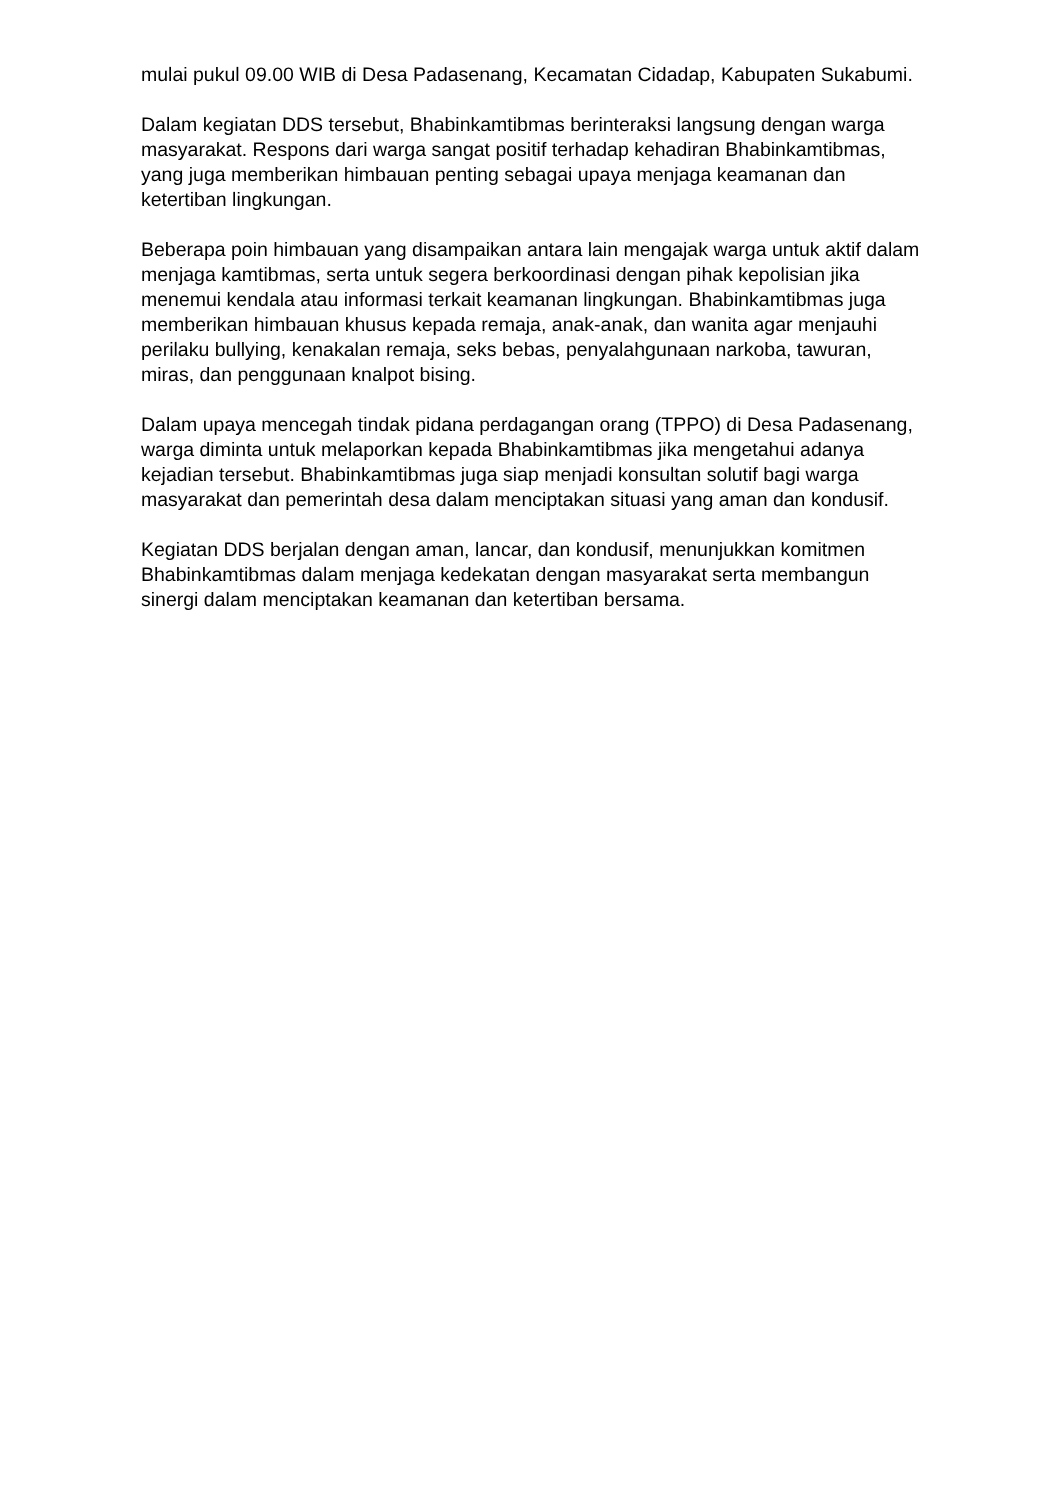mulai pukul 09.00 WIB di Desa Padasenang, Kecamatan Cidadap, Kabupaten Sukabumi.
Dalam kegiatan DDS tersebut, Bhabinkamtibmas berinteraksi langsung dengan warga masyarakat. Respons dari warga sangat positif terhadap kehadiran Bhabinkamtibmas, yang juga memberikan himbauan penting sebagai upaya menjaga keamanan dan ketertiban lingkungan.
Beberapa poin himbauan yang disampaikan antara lain mengajak warga untuk aktif dalam menjaga kamtibmas, serta untuk segera berkoordinasi dengan pihak kepolisian jika menemui kendala atau informasi terkait keamanan lingkungan. Bhabinkamtibmas juga memberikan himbauan khusus kepada remaja, anak-anak, dan wanita agar menjauhi perilaku bullying, kenakalan remaja, seks bebas, penyalahgunaan narkoba, tawuran, miras, dan penggunaan knalpot bising.
Dalam upaya mencegah tindak pidana perdagangan orang (TPPO) di Desa Padasenang, warga diminta untuk melaporkan kepada Bhabinkamtibmas jika mengetahui adanya kejadian tersebut. Bhabinkamtibmas juga siap menjadi konsultan solutif bagi warga masyarakat dan pemerintah desa dalam menciptakan situasi yang aman dan kondusif.
Kegiatan DDS berjalan dengan aman, lancar, dan kondusif, menunjukkan komitmen Bhabinkamtibmas dalam menjaga kedekatan dengan masyarakat serta membangun sinergi dalam menciptakan keamanan dan ketertiban bersama.